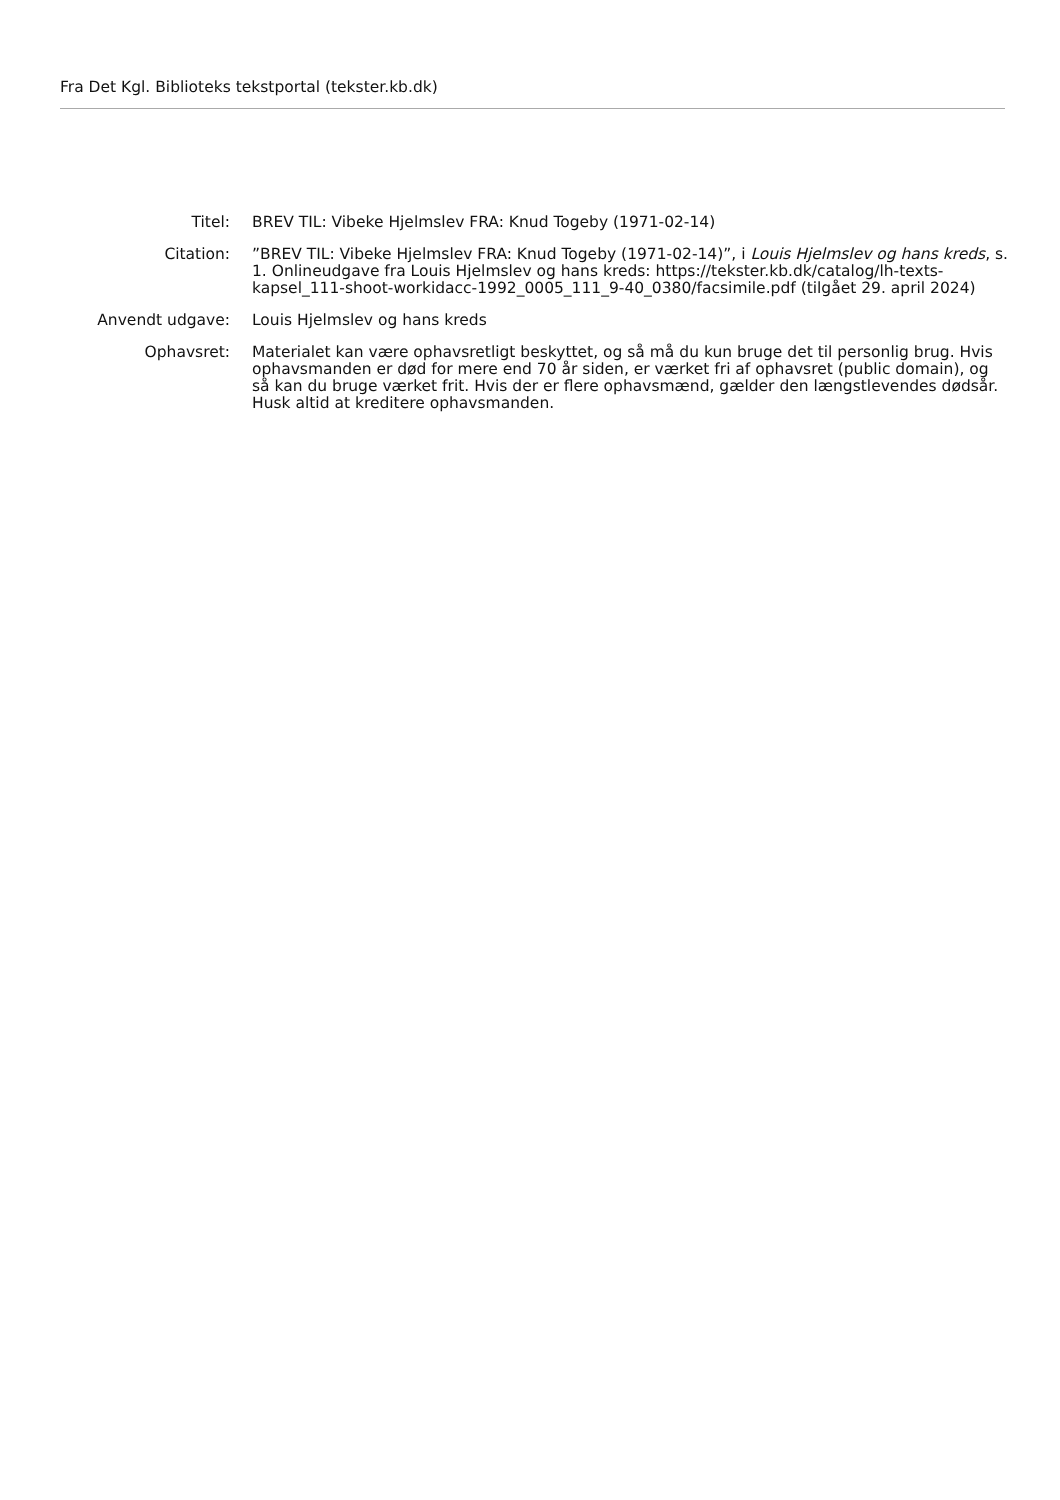Fra Det Kgl. Biblioteks tekstportal (tekster.kb.dk)
| Titel: | BREV TIL: Vibeke Hjelmslev FRA: Knud Togeby (1971-02-14) |
| Citation: | ”BREV TIL: Vibeke Hjelmslev FRA: Knud Togeby (1971-02-14)”, i Louis Hjelmslev og hans kreds , s. 1. Onlineudgave fra Louis Hjelmslev og hans kreds: https://tekster.kb.dk/catalog/lh-texts-kapsel_111-shoot-workidacc-1992_0005_111_9-40_0380/facsimile.pdf (tilgået 29. april 2024) |
| Anvendt udgave: | Louis Hjelmslev og hans kreds |
| Ophavsret: | Materialet kan være ophavsretligt beskyttet, og så må du kun bruge det til personlig brug. Hvis ophavsmanden er død for mere end 70 år siden, er værket fri af ophavsret (public domain), og så kan du bruge værket frit. Hvis der er flere ophavsmænd, gælder den længstlevendes dødsår. Husk altid at kreditere ophavsmanden. |